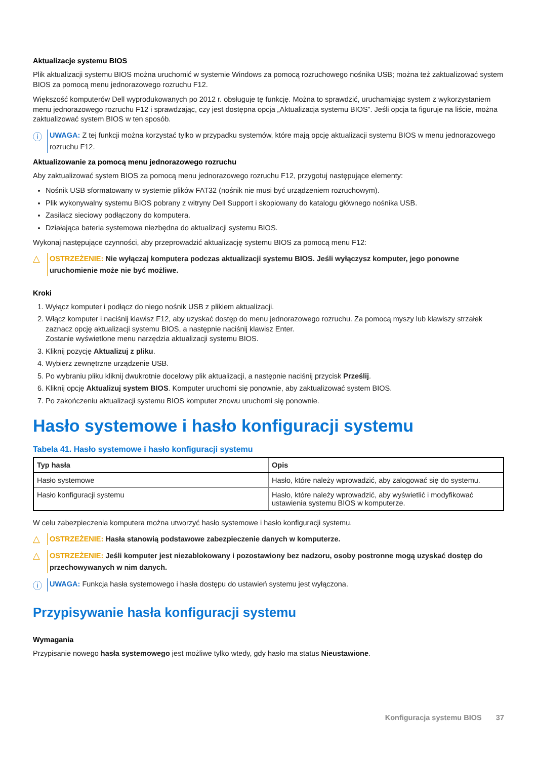Aktualizacje systemu BIOS
Plik aktualizacji systemu BIOS można uruchomić w systemie Windows za pomocą rozruchowego nośnika USB; można też zaktualizować system BIOS za pomocą menu jednorazowego rozruchu F12.
Większość komputerów Dell wyprodukowanych po 2012 r. obsługuje tę funkcję. Można to sprawdzić, uruchamiając system z wykorzystaniem menu jednorazowego rozruchu F12 i sprawdzając, czy jest dostępna opcja „Aktualizacja systemu BIOS”. Jeśli opcja ta figuruje na liście, można zaktualizować system BIOS w ten sposób.
ⓘ
UWAGA: Z tej funkcji można korzystać tylko w przypadku systemów, które mają opcję aktualizacji systemu BIOS w menu jednorazowego rozruchu F12.
Aktualizowanie za pomocą menu jednorazowego rozruchu
Aby zaktualizować system BIOS za pomocą menu jednorazowego rozruchu F12, przygotuj następujące elementy:
Nośnik USB sformatowany w systemie plików FAT32 (nośnik nie musi być urządzeniem rozruchowym).
Plik wykonywalny systemu BIOS pobrany z witryny Dell Support i skopiowany do katalogu głównego nośnika USB.
Zasilacz sieciowy podłączony do komputera.
Działająca bateria systemowa niezbędna do aktualizacji systemu BIOS.
Wykonaj następujące czynności, aby przeprowadzić aktualizację systemu BIOS za pomocą menu F12:
△
OSTRZEŻENIE: Nie wyłączaj komputera podczas aktualizacji systemu BIOS. Jeśli wyłączysz komputer, jego ponowne uruchomienie może nie być możliwe.
Kroki
1. Wyłącz komputer i podłącz do niego nośnik USB z plikiem aktualizacji.
2. Włącz komputer i naciśnij klawisz F12, aby uzyskać dostęp do menu jednorazowego rozruchu. Za pomocą myszy lub klawiszy strzałek zaznacz opcję aktualizacji systemu BIOS, a następnie naciśnij klawisz Enter.
Zostanie wyświetlone menu narzędzia aktualizacji systemu BIOS.
3. Kliknij pozycję Aktualizuj z pliku.
4. Wybierz zewnętrzne urządzenie USB.
5. Po wybraniu pliku kliknij dwukrotnie docelowy plik aktualizacji, a następnie naciśnij przycisk Prześlij.
6. Kliknij opcję Aktualizuj system BIOS. Komputer uruchomi się ponownie, aby zaktualizować system BIOS.
7. Po zakończeniu aktualizacji systemu BIOS komputer znowu uruchomi się ponownie.
Hasło systemowe i hasło konfiguracji systemu
Tabela 41. Hasło systemowe i hasło konfiguracji systemu
| Typ hasła | Opis |
| --- | --- |
| Hasło systemowe | Hasło, które należy wprowadzić, aby zalogować się do systemu. |
| Hasło konfiguracji systemu | Hasło, które należy wprowadzić, aby wyświetlić i modyfikować ustawienia systemu BIOS w komputerze. |
W celu zabezpieczenia komputera można utworzyć hasło systemowe i hasło konfiguracji systemu.
△
OSTRZEŻENIE: Hasła stanowią podstawowe zabezpieczenie danych w komputerze.
△
OSTRZEŻENIE: Jeśli komputer jest niezablokowany i pozostawiony bez nadzoru, osoby postronne mogą uzyskać dostęp do przechowywanych w nim danych.
ⓘ
UWAGA: Funkcja hasła systemowego i hasła dostępu do ustawień systemu jest wyłączona.
Przypisywanie hasła konfiguracji systemu
Wymagania
Przypisanie nowego hasła systemowego jest możliwe tylko wtedy, gdy hasło ma status Nieustawione.
Konfiguracja systemu BIOS 37